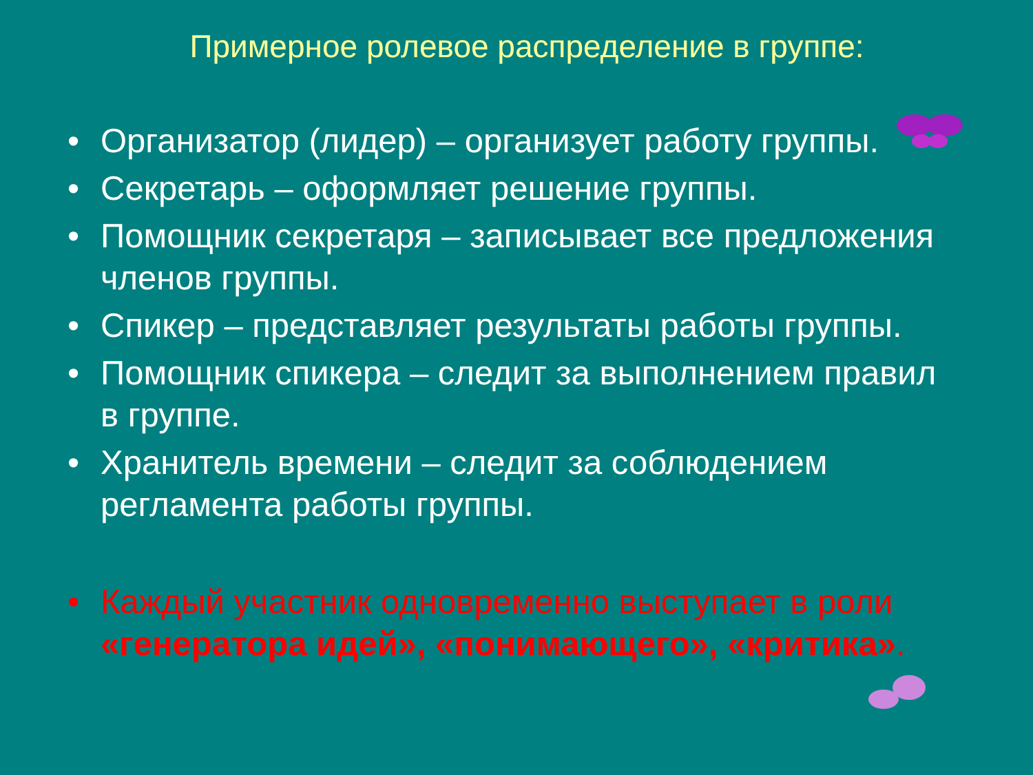Примерное ролевое распределение в группе:
• Организатор (лидер) – организует работу группы.
• Секретарь – оформляет решение группы.
• Помощник секретаря – записывает все предложения членов группы.
• Спикер – представляет результаты работы группы.
• Помощник спикера – следит за выполнением правил в группе.
• Хранитель времени – следит за соблюдением регламента работы группы.
• Каждый участник одновременно выступает в роли «генератора идей», «понимающего», «критика».